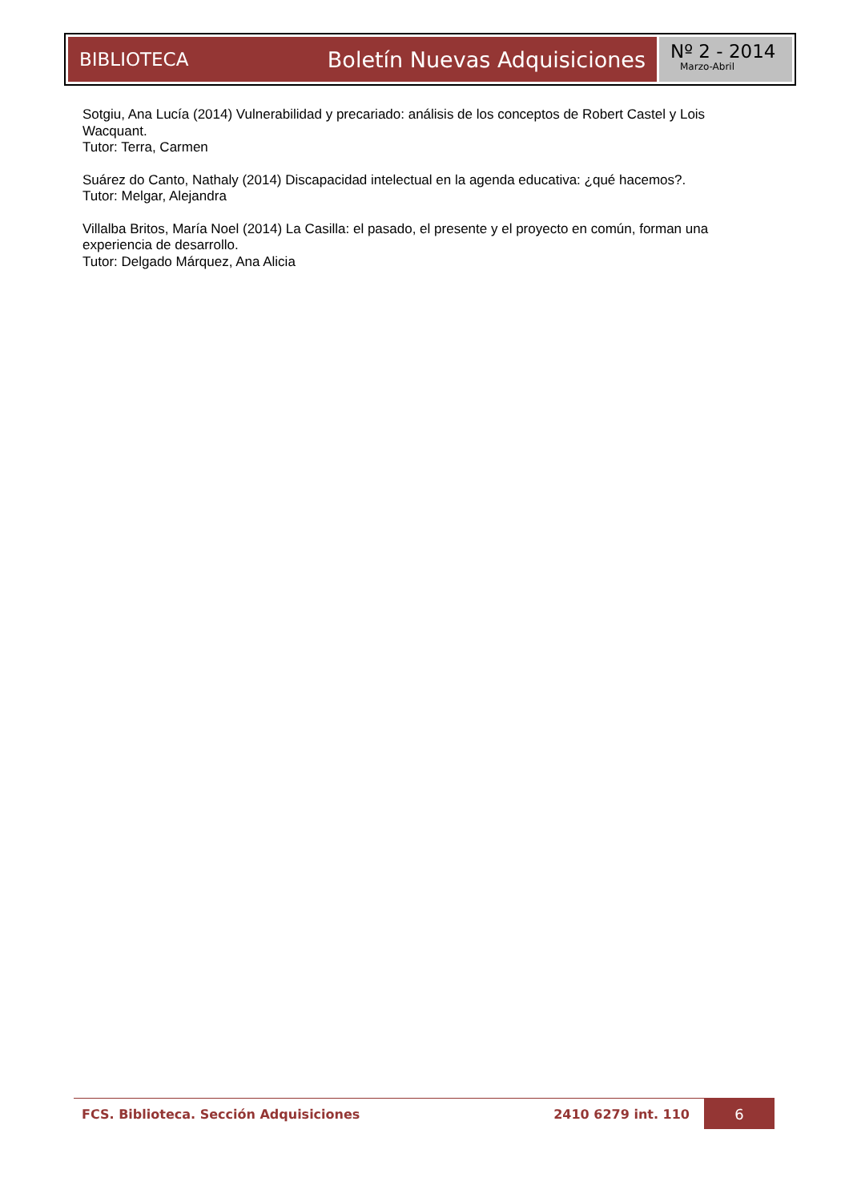BIBLIOTECA Boletín Nuevas Adquisiciones
Nº 2 - 2014
Marzo-Abril
Sotgiu, Ana Lucía (2014) Vulnerabilidad y precariado: análisis de los conceptos de Robert Castel y Lois Wacquant.
Tutor: Terra, Carmen
Suárez do Canto, Nathaly (2014) Discapacidad intelectual en la agenda educativa: ¿qué hacemos?.
Tutor: Melgar, Alejandra
Villalba Britos, María Noel (2014) La Casilla: el pasado, el presente y el proyecto en común, forman una experiencia de desarrollo.
Tutor: Delgado Márquez, Ana Alicia
FCS. Biblioteca. Sección Adquisiciones 2410 6279 int. 110 6